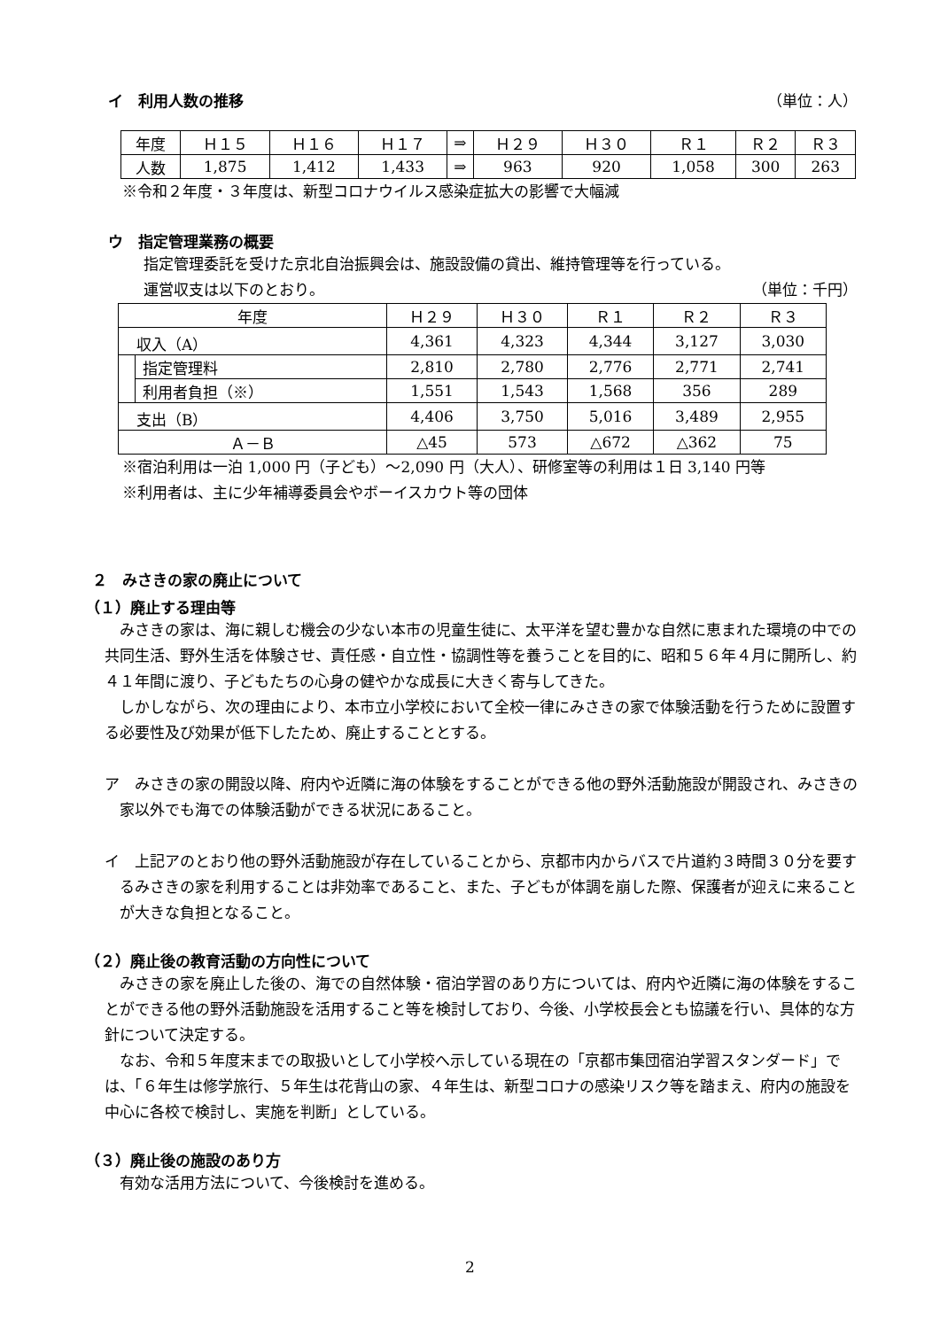イ　利用人数の推移 （単位：人）
| 年度 | Ｈ１５ | Ｈ１６ | Ｈ１７ | ⇒ | Ｈ２９ | Ｈ３０ | Ｒ１ | Ｒ２ | Ｒ３ |
| 人数 | 1,875 | 1,412 | 1,433 | ⇒ | 963 | 920 | 1,058 | 300 | 263 |
※令和２年度・３年度は、新型コロナウイルス感染症拡大の影響で大幅減
ウ　指定管理業務の概要
指定管理委託を受けた京北自治振興会は、施設設備の貸出、維持管理等を行っている。
運営収支は以下のとおり。 （単位：千円）
| 年度 | | Ｈ２９ | Ｈ３０ | Ｒ１ | Ｒ２ | Ｒ３ |
| 収入（A） | | 4,361 | 4,323 | 4,344 | 3,127 | 3,030 |
| | 指定管理料 | 2,810 | 2,780 | 2,776 | 2,771 | 2,741 |
| | 利用者負担（※） | 1,551 | 1,543 | 1,568 | 356 | 289 |
| 支出（B） | | 4,406 | 3,750 | 5,016 | 3,489 | 2,955 |
| Ａ－Ｂ | | △45 | 573 | △672 | △362 | 75 |
※宿泊利用は一泊 1,000 円（子ども）～2,090 円（大人）、研修室等の利用は１日 3,140 円等
※利用者は、主に少年補導委員会やボーイスカウト等の団体
２　みさきの家の廃止について
（１）廃止する理由等
みさきの家は、海に親しむ機会の少ない本市の児童生徒に、太平洋を望む豊かな自然に恵まれた環境の中での共同生活、野外生活を体験させ、責任感・自立性・協調性等を養うことを目的に、昭和５６年４月に開所し、約４１年間に渡り、子どもたちの心身の健やかな成長に大きく寄与してきた。
しかしながら、次の理由により、本市立小学校において全校一律にみさきの家で体験活動を行うために設置する必要性及び効果が低下したため、廃止することとする。
ア　みさきの家の開設以降、府内や近隣に海の体験をすることができる他の野外活動施設が開設され、みさきの家以外でも海での体験活動ができる状況にあること。
イ　上記アのとおり他の野外活動施設が存在していることから、京都市内からバスで片道約３時間３０分を要するみさきの家を利用することは非効率であること、また、子どもが体調を崩した際、保護者が迎えに来ることが大きな負担となること。
（２）廃止後の教育活動の方向性について
みさきの家を廃止した後の、海での自然体験・宿泊学習のあり方については、府内や近隣に海の体験をすることができる他の野外活動施設を活用すること等を検討しており、今後、小学校長会とも協議を行い、具体的な方針について決定する。
なお、令和５年度末までの取扱いとして小学校へ示している現在の「京都市集団宿泊学習スタンダード」では、「６年生は修学旅行、５年生は花背山の家、４年生は、新型コロナの感染リスク等を踏まえ、府内の施設を中心に各校で検討し、実施を判断」としている。
（３）廃止後の施設のあり方
有効な活用方法について、今後検討を進める。
2